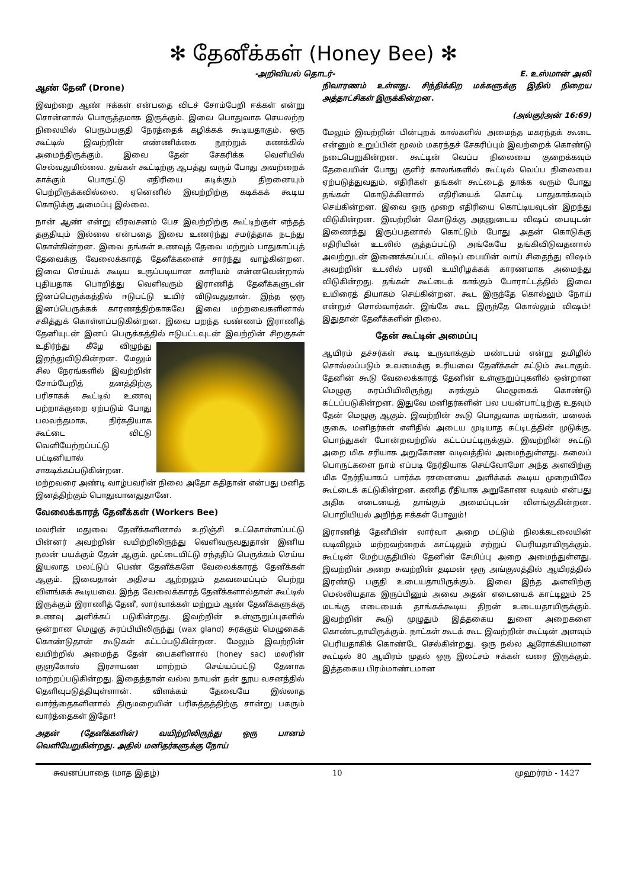✻ தேனீக்கள் (Honey Bee) ✻
-அறிவியல் தொடர்- E. உஸ்மான் அலி
ஆண் தேனீ (Drone)
இவற்றை ஆண் ஈக்கள் என்பதை விடச் சோம்பேறி ஈக்கள் என்று சொன்னால் பொருத்தமாக இருக்கும். இவை பொதுவாக செயலற்ற நிலையில் பெரும்பகுதி நேரத்தைக் கழிக்கக் கூடியதாகும். ஒரு கூட்டில் இவற்றின் எண்ணிக்கை நூற்றுக் கணக்கில் அமைந்திருக்கும். இவை தேன் சேகரிக்க வெளியில் செல்வதுமில்லை. தங்கள் கூட்டிற்கு ஆபத்து வரும் போது அவற்றைக் காக்கும் பொருட்டு எதிரியை கடிக்கும் திறனையும் பெற்றிருக்கவில்லை. ஏனெனில் இவற்றிற்கு கடிக்கக் கூடிய கொடுக்கு அமைப்பு இல்லை.
நான் ஆண் என்று வீரவசனம் பேச இவற்றிற்கு கூட்டிற்குள் எந்தத் தகுதியும் இல்லை என்பதை இவை உணர்ந்து சமர்த்தாக நடந்து கொள்கின்றன. இவை தங்கள் உணவுத் தேவை மற்றும் பாதுகாப்புத் தேவைக்கு வேலைக்காரத் தேனீக்களைச் சார்ந்து வாழ்கின்றன. இவை செய்யக் கூடிய உருப்படியான காரியம் என்னவென்றால் புதியதாக பொறித்து வெளிவரும் இராணித் தேனீக்களுடன் இனப்பெருக்கத்தில் ஈடுபட்டு உயிர் விடுவதுதான். இந்த ஒரு இனப்பெருக்கக் காரணத்திற்காகவே இவை மற்றவைகளினால் சகித்துக் கொள்ளப்படுகின்றன. இவை பறந்த வண்ணம் இராணித் தேனியுடன் இனப் பெருக்கத்தில் ஈடுபட்டவுடன் இவற்றின் சிறகுகள் உதிர்ந்து கீழே விழுந்து இறந்துவிடுகின்றன. மேலும் சில நேரங்களில் இவற்றின் சோம்பேறித் தனத்திற்கு பரிசாகக் கூட்டில் உணவு பற்றாக்குறை ஏற்படும் போது பலவந்தமாக, நிர்கதியாக கூட்டை விட்டு வெளியேற்றப்பட்டு பட்டினியால் சாகடிக்கப்படுகின்றன. மற்றவரை அண்டி வாழ்பவரின் நிலை அதோ கதிதான் என்பது மனித இனத்திற்கும் பொதுவானதுதானே.
வேலைக்காரத் தேனீக்கள் (Workers Bee)
மலரின் மதுவை தேனீக்களினால் உறிஞ்சி உட்கொள்ளப்பட்டு பின்னர் அவற்றின் வயிற்றிலிருந்து வெளிவருவதுதான் இனிய நலன் பயக்கும் தேன் ஆகும். முட்டையிட்டு சந்ததிப் பெருக்கம் செய்ய இயலாத மலட்டுப் பெண் தேனீக்களே வேலைக்காரத் தேனீக்கள் ஆகும். இவைதான் அதிசய ஆற்றலும் தகவமைப்பும் பெற்று விளங்கக் கூடியவை. இந்த வேலைக்காரத் தேனீக்களால்தான் கூட்டில் இருக்கும் இராணித் தேனீ, லார்வாக்கள் மற்றும் ஆண் தேனீக்களுக்கு உணவு அளிக்கப் படுகின்றது. இவற்றின் உள்ளுறுப்புகளில் ஒன்றான மெழுகு சுரப்பியிலிருந்து (wax gland) சுரக்கும் மெழுகைக் கொண்டுதான் கூடுகள் கட்டப்படுகின்றன. மேலும் இவற்றின் வயிற்றில் அமைந்த தேன் பைகளினால் (honey sac) மலரின் குளுகோஸ் இரசாயண மாற்றம் செய்யப்பட்டு தேனாக மாற்றப்படுகின்றது. இதைத்தான் வல்ல நாயன் தன் தூய வசனத்தில் தெளிவுபடுத்தியுள்ளான். விளக்கம் தேவையே இல்லாத வார்த்தைகளினால் திருமறையின் பரிசுத்தத்திற்கு சான்று பகரும் வார்த்தைகள் இதோ!
அதன் (தேனீக்களின்) வயிற்றிலிருந்து ஒரு பானம் வெளியேறுகின்றது. அதில் மனிதர்களுக்கு நோய்
நிவாரணம் உள்ளது. சிந்திக்கிற மக்களுக்கு இதில் நிறைய அத்தாட்சிகள் இருக்கின்றன.
(அல்குர்அன் 16:69)
மேலும் இவற்றின் பின்புறக் கால்களில் அமைந்த மகரந்தக் கூடை என்னும் உறுப்பின் மூலம் மகரந்தச் சேகரிப்பும் இவற்றைக் கொண்டு நடைபெறுகின்றன. கூட்டின் வெப்ப நிலையை குறைக்கவும் தேவையின் போது குளிர் காலங்களில் கூட்டில் வெப்ப நிலையை ஏற்படுத்துவதும், எதிரிகள் தங்கள் கூட்டைத் தாக்க வரும் போது தங்கள் கொடுக்கினால் எதிரியைக் கொட்டி பாதுகாக்கவும் செய்கின்றன. இவை ஒரு முறை எதிரியை கொட்டியவுடன் இறந்து விடுகின்றன. இவற்றின் கொடுக்கு அதனுடைய விஷப் பையுடன் இணைந்து இருப்பதனால் கொட்டும் போது அதன் கொடுக்கு எதிரியின் உடலில் குத்தப்பட்டு அங்கேயே தங்கிவிடுவதனால் அவற்றுடன் இணைக்கப்பட்ட விஷப் பையின் வாய் சிதைந்து விஷம் அவற்றின் உடலில் பரவி உயிரிழக்கக் காரணமாக அமைந்து விடுகின்றது. தங்கள் கூட்டைக் காக்கும் போராட்டத்தில் இவை உயிரைத் தியாகம் செய்கின்றன. கூட இருந்தே கொல்லும் நோய் என்றுச் சொல்வார்கள். இங்கே கூட இருந்தே கொல்லும் விஷம்! இதுதான் தேனீக்களின் நிலை.
தேன் கூட்டின் அமைப்பு
ஆயிரம் தச்சர்கள் கூடி உருவாக்கும் மண்டபம் என்று தமிழில் சொல்லப்படும் உவமைக்கு உரியவை தேனீக்கள் கட்டும் கூடாகும். தேனின் கூடு வேலைக்காரத் தேனின் உள்ளுறுப்புகளில் ஒன்றான மெழுகு சுரப்பியிலிருந்து சுரக்கும் மெழுகைக் கொண்டு கட்டப்படுகின்றன. இதுவே மனிதர்களின் பல பயன்பாட்டிற்கு உதவும் தேன் மெழுகு ஆகும். இவற்றின் கூடு பொதுவாக மரங்கள், மலைக் குகை, மனிதர்கள் எளிதில் அடைய முடியாத கட்டிடத்தின் முடுக்கு, பொந்துகள் போன்றவற்றில் கட்டப்பட்டிருக்கும். இவற்றின் கூட்டு அறை மிக சரியாக அறுகோண வடிவத்தில் அமைந்துள்ளது. கலைப் பொருட்களை நாம் எப்படி நேர்தியாக செய்வோமோ அந்த அளவிற்கு மிக நேர்தியாகப் பார்க்க ரசனையை அளிக்கக் கூடிய முறையிலே கூட்டைக் கட்டுகின்றன. கணித ரீதியாக அறுகோண வடிவம் என்பது அதிக எடையைத் தாங்கும் அமைப்புடன் விளங்குகின்றன. பொறியியல் அறிந்த ஈக்கள் போலும்!
இராணித் தேனீயின் லார்வா அறை மட்டும் நிலக்கடலையின் வடிவிலும் மற்றவற்றைக் காட்டிலும் சற்றுப் பெரியதாயிருக்கும். கூட்டின் மேற்பகுதியில் தேனின் சேமிப்பு அறை அமைந்துள்ளது. இவற்றின் அறை சுவற்றின் தடிமன் ஒரு அங்குலத்தில் ஆயிரத்தில் இரண்டு பகுதி உடையதாயிருக்கும். இவை இந்த அளவிற்கு மெல்லியதாக இருப்பினும் அவை அதன் எடையைக் காட்டிலும் 25 மடங்கு எடையைக் தாங்கக்கூடிய திறன் உடையதாயிருக்கும். இவற்றின் கூடு முழுதும் இத்தகைய துளை அறைகளை கொண்டதாயிருக்கும். நாட்கள் கூடக் கூட இவற்றின் கூட்டின் அளவும் பெரியதாகிக் கொண்டே செல்கின்றது. ஒரு நல்ல ஆரோக்கியமான கூட்டில் 80 ஆயிரம் முதல் ஒரு இலட்சம் ஈக்கள் வரை இருக்கும். இத்தகைய பிரம்மாண்டமான
சுவனப்பாதை (மாத இதழ்) 10 முஹர்ரம் - 1427